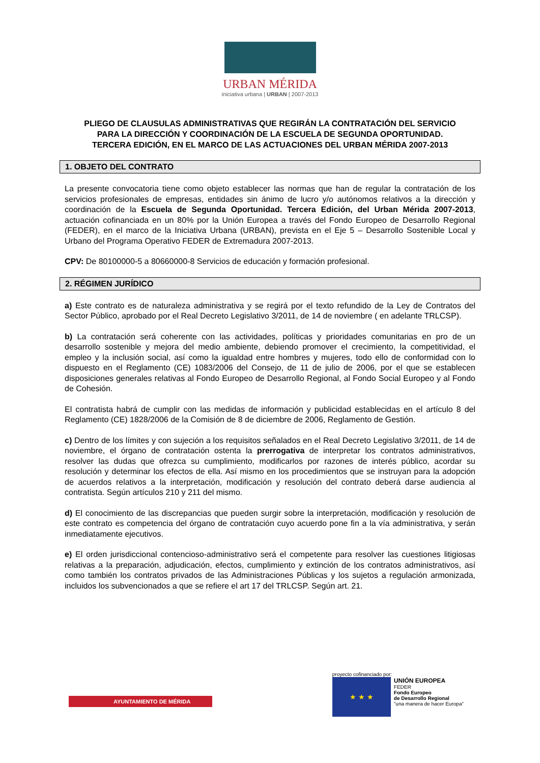URBAN MÉRIDA
iniciativa urbana | URBAN | 2007-2013
PLIEGO DE CLAUSULAS ADMINISTRATIVAS QUE REGIRÁN LA CONTRATACIÓN DEL SERVICIO PARA LA DIRECCIÓN Y COORDINACIÓN DE LA ESCUELA DE SEGUNDA OPORTUNIDAD. TERCERA EDICIÓN, EN EL MARCO DE LAS ACTUACIONES DEL URBAN MÉRIDA 2007-2013
1. OBJETO DEL CONTRATO
La presente convocatoria tiene como objeto establecer las normas que han de regular la contratación de los servicios profesionales de empresas, entidades sin ánimo de lucro y/o autónomos relativos a la dirección y coordinación de la Escuela de Segunda Oportunidad. Tercera Edición, del Urban Mérida 2007-2013, actuación cofinanciada en un 80% por la Unión Europea a través del Fondo Europeo de Desarrollo Regional (FEDER), en el marco de la Iniciativa Urbana (URBAN), prevista en el Eje 5 – Desarrollo Sostenible Local y Urbano del Programa Operativo FEDER de Extremadura 2007-2013.
CPV: De 80100000-5 a 80660000-8 Servicios de educación y formación profesional.
2. RÉGIMEN JURÍDICO
a) Este contrato es de naturaleza administrativa y se regirá por el texto refundido de la Ley de Contratos del Sector Público, aprobado por el Real Decreto Legislativo 3/2011, de 14 de noviembre ( en adelante TRLCSP).
b) La contratación será coherente con las actividades, políticas y prioridades comunitarias en pro de un desarrollo sostenible y mejora del medio ambiente, debiendo promover el crecimiento, la competitividad, el empleo y la inclusión social, así como la igualdad entre hombres y mujeres, todo ello de conformidad con lo dispuesto en el Reglamento (CE) 1083/2006 del Consejo, de 11 de julio de 2006, por el que se establecen disposiciones generales relativas al Fondo Europeo de Desarrollo Regional, al Fondo Social Europeo y al Fondo de Cohesión.
El contratista habrá de cumplir con las medidas de información y publicidad establecidas en el artículo 8 del Reglamento (CE) 1828/2006 de la Comisión de 8 de diciembre de 2006, Reglamento de Gestión.
c) Dentro de los límites y con sujeción a los requisitos señalados en el Real Decreto Legislativo 3/2011, de 14 de noviembre, el órgano de contratación ostenta la prerrogativa de interpretar los contratos administrativos, resolver las dudas que ofrezca su cumplimiento, modificarlos por razones de interés público, acordar su resolución y determinar los efectos de ella. Así mismo en los procedimientos que se instruyan para la adopción de acuerdos relativos a la interpretación, modificación y resolución del contrato deberá darse audiencia al contratista. Según artículos 210 y 211 del mismo.
d) El conocimiento de las discrepancias que pueden surgir sobre la interpretación, modificación y resolución de este contrato es competencia del órgano de contratación cuyo acuerdo pone fin a la vía administrativa, y serán inmediatamente ejecutivos.
e) El orden jurisdiccional contencioso-administrativo será el competente para resolver las cuestiones litigiosas relativas a la preparación, adjudicación, efectos, cumplimiento y extinción de los contratos administrativos, así como también los contratos privados de las Administraciones Públicas y los sujetos a regulación armonizada, incluidos los subvencionados a que se refiere el art 17 del TRLCSP. Según art. 21.
AYUNTAMIENTO DE MÉRIDA
proyecto cofinanciado por:
★ ★ ★
UNIÓN EUROPEA
FEDER
Fondo Europeo
de Desarrollo Regional
"una manera de hacer Europa"